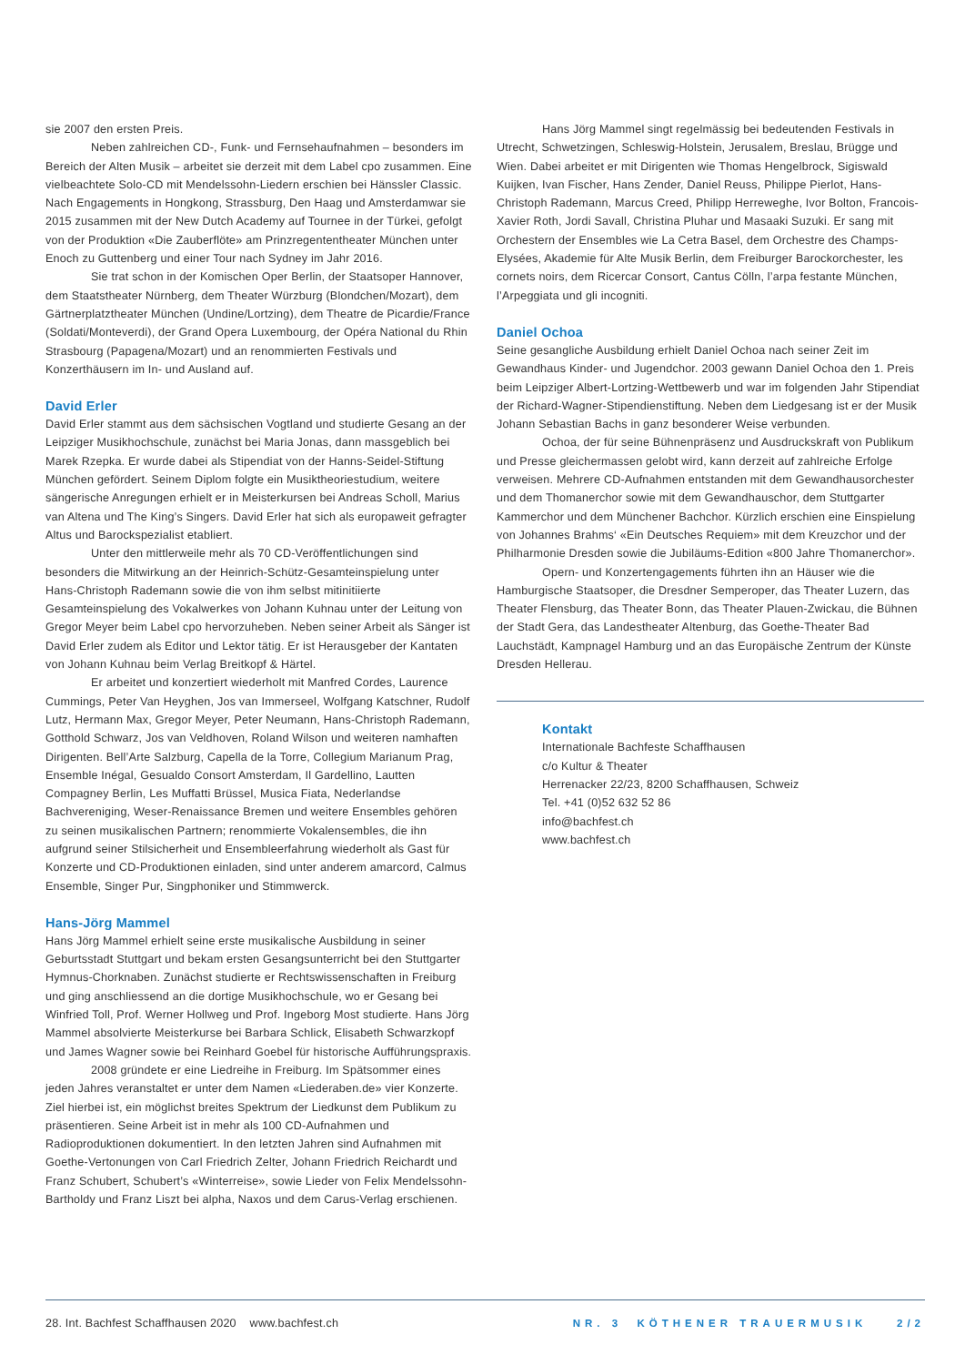sie 2007 den ersten Preis.
Neben zahlreichen CD-, Funk- und Fernsehaufnahmen – besonders im Bereich der Alten Musik – arbeitet sie derzeit mit dem Label cpo zusammen. Eine vielbeachtete Solo-CD mit Mendelssohn-Liedern erschien bei Hänssler Classic. Nach Engagements in Hongkong, Strassburg, Den Haag und Amsterdamwar sie 2015 zusammen mit der New Dutch Academy auf Tournee in der Türkei, gefolgt von der Produktion «Die Zauberflöte» am Prinzregententheater München unter Enoch zu Guttenberg und einer Tour nach Sydney im Jahr 2016.
Sie trat schon in der Komischen Oper Berlin, der Staatsoper Hannover, dem Staatstheater Nürnberg, dem Theater Würzburg (Blondchen/Mozart), dem Gärtnerplatztheater München (Undine/Lortzing), dem Theatre de Picardie/France (Soldati/Monteverdi), der Grand Opera Luxembourg, der Opéra National du Rhin Strasbourg (Papagena/Mozart) und an renommierten Festivals und Konzerthäusern im In- und Ausland auf.
David Erler
David Erler stammt aus dem sächsischen Vogtland und studierte Gesang an der Leipziger Musikhochschule, zunächst bei Maria Jonas, dann massgeblich bei Marek Rzepka. Er wurde dabei als Stipendiat von der Hanns-Seidel-Stiftung München gefördert. Seinem Diplom folgte ein Musiktheoriestudium, weitere sängerische Anregungen erhielt er in Meisterkursen bei Andreas Scholl, Marius van Altena und The King’s Singers. David Erler hat sich als europaweit gefragter Altus und Barockspezialist etabliert.
Unter den mittlerweile mehr als 70 CD-Veröffentlichungen sind besonders die Mitwirkung an der Heinrich-Schütz-Gesamteinspielung unter Hans-Christoph Rademann sowie die von ihm selbst mitinitiierte Gesamteinspielung des Vokalwerkes von Johann Kuhnau unter der Leitung von Gregor Meyer beim Label cpo hervorzuheben. Neben seiner Arbeit als Sänger ist David Erler zudem als Editor und Lektor tätig. Er ist Herausgeber der Kantaten von Johann Kuhnau beim Verlag Breitkopf & Härtel.
Er arbeitet und konzertiert wiederholt mit Manfred Cordes, Laurence Cummings, Peter Van Heyghen, Jos van Immerseel, Wolfgang Katschner, Rudolf Lutz, Hermann Max, Gregor Meyer, Peter Neumann, Hans-Christoph Rademann, Gotthold Schwarz, Jos van Veldhoven, Roland Wilson und weiteren namhaften Dirigenten. Bell’Arte Salzburg, Capella de la Torre, Collegium Marianum Prag, Ensemble Inégal, Gesualdo Consort Amsterdam, Il Gardellino, Lautten Compagney Berlin, Les Muffatti Brüssel, Musica Fiata, Nederlandse Bachvereniging, Weser-Renaissance Bremen und weitere Ensembles gehören zu seinen musikalischen Partnern; renommierte Vokalensembles, die ihn aufgrund seiner Stilsicherheit und Ensembleerfahrung wiederholt als Gast für Konzerte und CD-Produktionen einladen, sind unter anderem amarcord, Calmus Ensemble, Singer Pur, Singphoniker und Stimmwerck.
Hans-Jörg Mammel
Hans Jörg Mammel erhielt seine erste musikalische Ausbildung in seiner Geburtsstadt Stuttgart und bekam ersten Gesangsunterricht bei den Stuttgarter Hymnus-Chorknaben. Zunächst studierte er Rechtswissenschaften in Freiburg und ging anschliessend an die dortige Musikhochschule, wo er Gesang bei Winfried Toll, Prof. Werner Hollweg und Prof. Ingeborg Most studierte. Hans Jörg Mammel absolvierte Meisterkurse bei Barbara Schlick, Elisabeth Schwarzkopf und James Wagner sowie bei Reinhard Goebel für historische Aufführungspraxis.
2008 gründete er eine Liedreihe in Freiburg. Im Spätsommer eines jeden Jahres veranstaltet er unter dem Namen «Liederaben.de» vier Konzerte. Ziel hierbei ist, ein möglichst breites Spektrum der Liedkunst dem Publikum zu präsentieren. Seine Arbeit ist in mehr als 100 CD-Aufnahmen und Radioproduktionen dokumentiert. In den letzten Jahren sind Aufnahmen mit Goethe-Vertonungen von Carl Friedrich Zelter, Johann Friedrich Reichardt und Franz Schubert, Schubert’s «Winterreise», sowie Lieder von Felix Mendelssohn-Bartholdy und Franz Liszt bei alpha, Naxos und dem Carus-Verlag erschienen.
Hans Jörg Mammel singt regelmässig bei bedeutenden Festivals in Utrecht, Schwetzingen, Schleswig-Holstein, Jerusalem, Breslau, Brügge und Wien. Dabei arbeitet er mit Dirigenten wie Thomas Hengelbrock, Sigiswald Kuijken, Ivan Fischer, Hans Zender, Daniel Reuss, Philippe Pierlot, Hans-Christoph Rademann, Marcus Creed, Philipp Herreweghe, Ivor Bolton, Francois-Xavier Roth, Jordi Savall, Christina Pluhar und Masaaki Suzuki. Er sang mit Orchestern der Ensembles wie La Cetra Basel, dem Orchestre des Champs-Elysées, Akademie für Alte Musik Berlin, dem Freiburger Barockorchester, les cornets noirs, dem Ricercar Consort, Cantus Cölln, l’arpa festante München, l’Arpeggiata und gli incogniti.
Daniel Ochoa
Seine gesangliche Ausbildung erhielt Daniel Ochoa nach seiner Zeit im Gewandhaus Kinder- und Jugendchor. 2003 gewann Daniel Ochoa den 1. Preis beim Leipziger Albert-Lortzing-Wettbewerb und war im folgenden Jahr Stipendiat der Richard-Wagner-Stipendienstiftung. Neben dem Liedgesang ist er der Musik Johann Sebastian Bachs in ganz besonderer Weise verbunden.
Ochoa, der für seine Bühnenpräsenz und Ausdruckskraft von Publikum und Presse gleichermassen gelobt wird, kann derzeit auf zahlreiche Erfolge verweisen. Mehrere CD-Aufnahmen entstanden mit dem Gewandhausorchester und dem Thomanerchor sowie mit dem Gewandhauschor, dem Stuttgarter Kammerchor und dem Münchener Bachchor. Kürzlich erschien eine Einspielung von Johannes Brahms‘ «Ein Deutsches Requiem» mit dem Kreuzchor und der Philharmonie Dresden sowie die Jubiläums-Edition «800 Jahre Thomanerchor».
Opern- und Konzertengagements führten ihn an Häuser wie die Hamburgische Staatsoper, die Dresdner Semperoper, das Theater Luzern, das Theater Flensburg, das Theater Bonn, das Theater Plauen-Zwickau, die Bühnen der Stadt Gera, das Landestheater Altenburg, das Goethe-Theater Bad Lauchstädt, Kampnagel Hamburg und an das Europäische Zentrum der Künste Dresden Hellerau.
Kontakt
Internationale Bachfeste Schaffhausen
c/o Kultur & Theater
Herrenacker 22/23, 8200 Schaffhausen, Schweiz
Tel. +41 (0)52 632 52 86
info@bachfest.ch
www.bachfest.ch
28. Int. Bachfest Schaffhausen 2020 www.bachfest.ch NR. 3 KÖTHENER TRAUERMUSIK 2/2